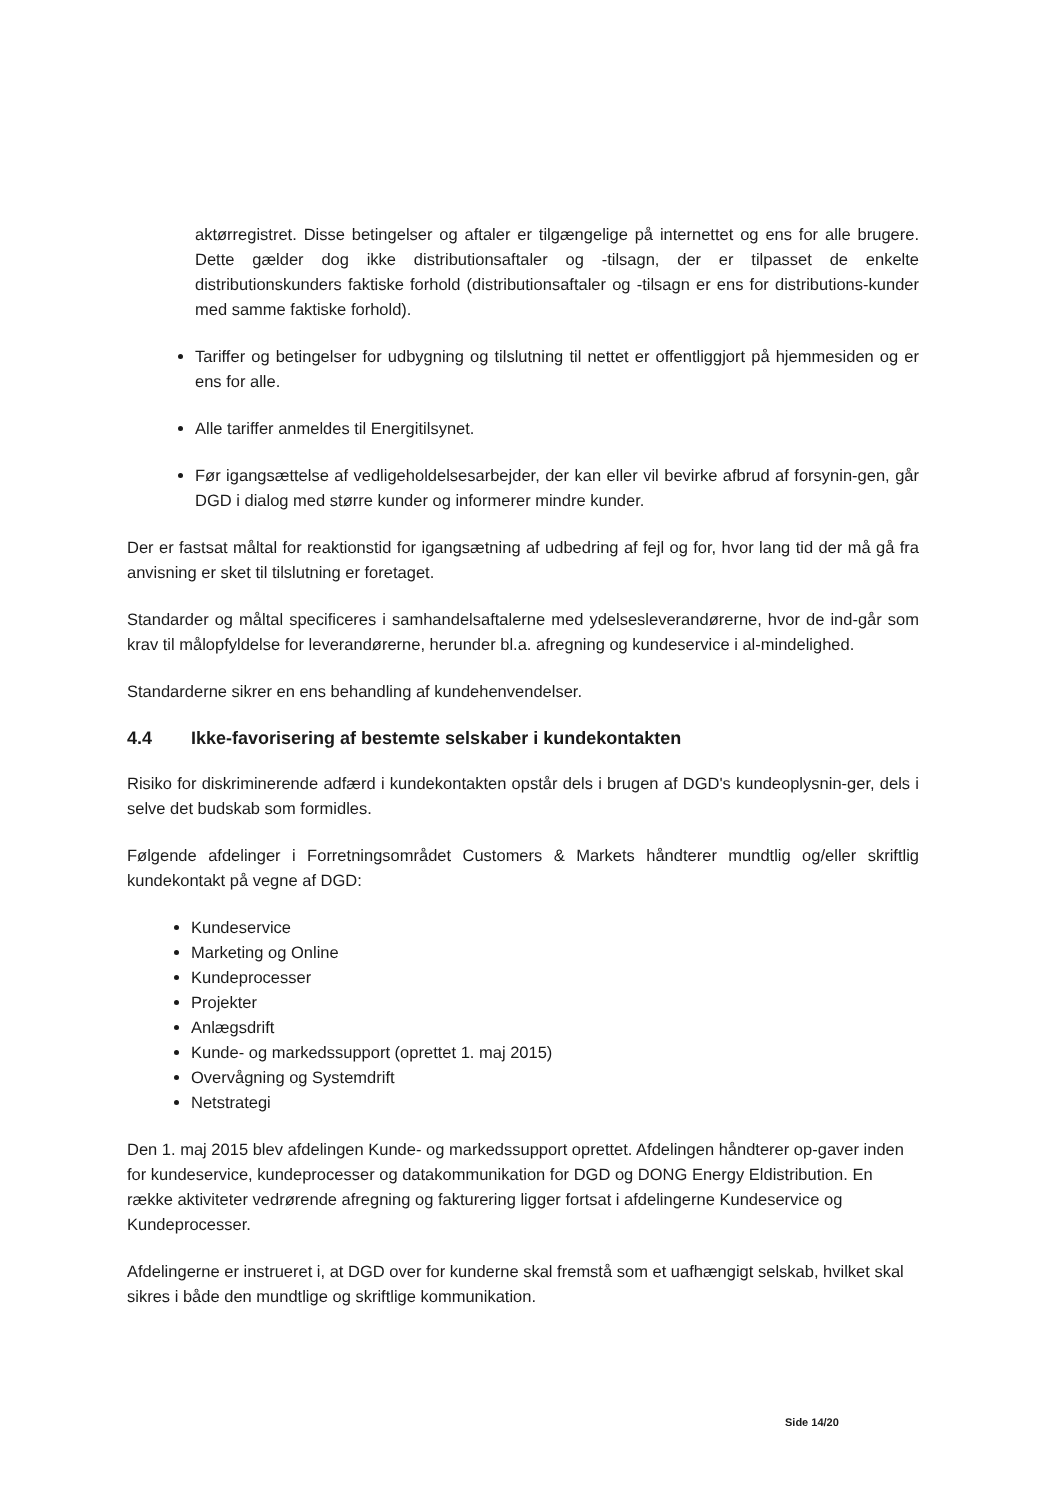aktørregistret. Disse betingelser og aftaler er tilgængelige på internettet og ens for alle brugere. Dette gælder dog ikke distributionsaftaler og -tilsagn, der er tilpasset de enkelte distributionskunders faktiske forhold (distributionsaftaler og -tilsagn er ens for distributions-kunder med samme faktiske forhold).
Tariffer og betingelser for udbygning og tilslutning til nettet er offentliggjort på hjemmesiden og er ens for alle.
Alle tariffer anmeldes til Energitilsynet.
Før igangsættelse af vedligeholdelsesarbejder, der kan eller vil bevirke afbrud af forsynin-gen, går DGD i dialog med større kunder og informerer mindre kunder.
Der er fastsat måltal for reaktionstid for igangsætning af udbedring af fejl og for, hvor lang tid der må gå fra anvisning er sket til tilslutning er foretaget.
Standarder og måltal specificeres i samhandelsaftalerne med ydelsesleverandørerne, hvor de ind-går som krav til målopfyldelse for leverandørerne, herunder bl.a. afregning og kundeservice i al-mindelighed.
Standarderne sikrer en ens behandling af kundehenvendelser.
4.4 Ikke-favorisering af bestemte selskaber i kundekontakten
Risiko for diskriminerende adfærd i kundekontakten opstår dels i brugen af DGD's kundeoplysnin-ger, dels i selve det budskab som formidles.
Følgende afdelinger i Forretningsområdet Customers & Markets håndterer mundtlig og/eller skriftlig kundekontakt på vegne af DGD:
Kundeservice
Marketing og Online
Kundeprocesser
Projekter
Anlægsdrift
Kunde- og markedssupport (oprettet 1. maj 2015)
Overvågning og Systemdrift
Netstrategi
Den 1. maj 2015 blev afdelingen Kunde- og markedssupport oprettet. Afdelingen håndterer op-gaver inden for kundeservice, kundeprocesser og datakommunikation for DGD og DONG Energy Eldistribution. En række aktiviteter vedrørende afregning og fakturering ligger fortsat i afdelingerne Kundeservice og Kundeprocesser.
Afdelingerne er instrueret i, at DGD over for kunderne skal fremstå som et uafhængigt selskab, hvilket skal sikres i både den mundtlige og skriftlige kommunikation.
Side 14/20